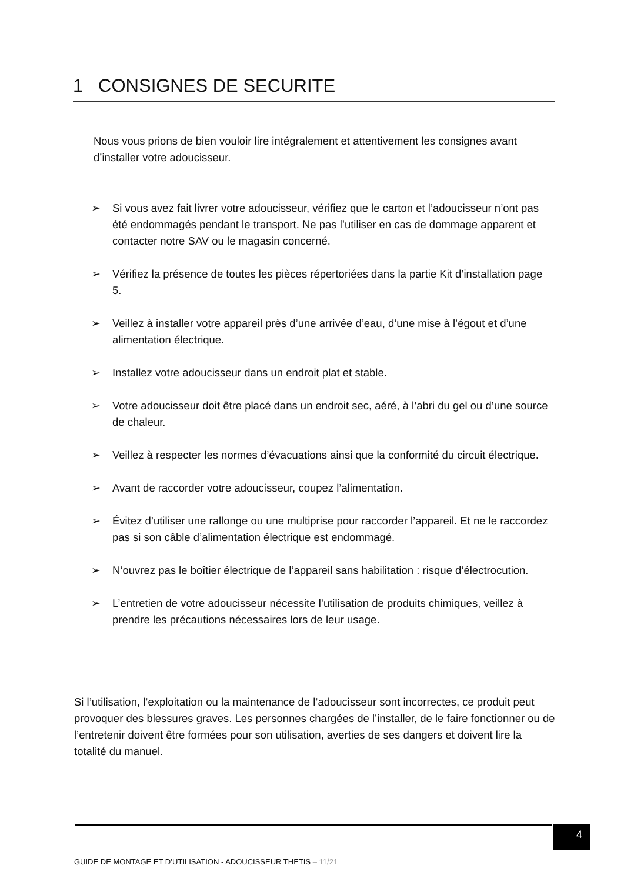1 CONSIGNES DE SECURITE
Nous vous prions de bien vouloir lire intégralement et attentivement les consignes avant d’installer votre adoucisseur.
➢ Si vous avez fait livrer votre adoucisseur, vérifiez que le carton et l’adoucisseur n’ont pas été endommagés pendant le transport. Ne pas l’utiliser en cas de dommage apparent et contacter notre SAV ou le magasin concerné.
➢ Vérifiez la présence de toutes les pièces répertoriées dans la partie Kit d’installation page 5.
➢ Veillez à installer votre appareil près d’une arrivée d’eau, d’une mise à l’égout et d’une alimentation électrique.
➢ Installez votre adoucisseur dans un endroit plat et stable.
➢ Votre adoucisseur doit être placé dans un endroit sec, aéré, à l’abri du gel ou d’une source de chaleur.
➢ Veillez à respecter les normes d’évacuations ainsi que la conformité du circuit électrique.
➢ Avant de raccorder votre adoucisseur, coupez l’alimentation.
➢ Évitez d’utiliser une rallonge ou une multiprise pour raccorder l’appareil. Et ne le raccordez pas si son câble d’alimentation électrique est endommagé.
➢ N’ouvrez pas le boîtier électrique de l’appareil sans habilitation : risque d’électrocution.
➢ L’entretien de votre adoucisseur nécessite l’utilisation de produits chimiques, veillez à prendre les précautions nécessaires lors de leur usage.
Si l’utilisation, l’exploitation ou la maintenance de l’adoucisseur sont incorrectes, ce produit peut provoquer des blessures graves. Les personnes chargées de l’installer, de le faire fonctionner ou de l’entretenir doivent être formées pour son utilisation, averties de ses dangers et doivent lire la totalité du manuel.
4
GUIDE DE MONTAGE ET D’UTILISATION - ADOUCISSEUR THETIS – 11/21